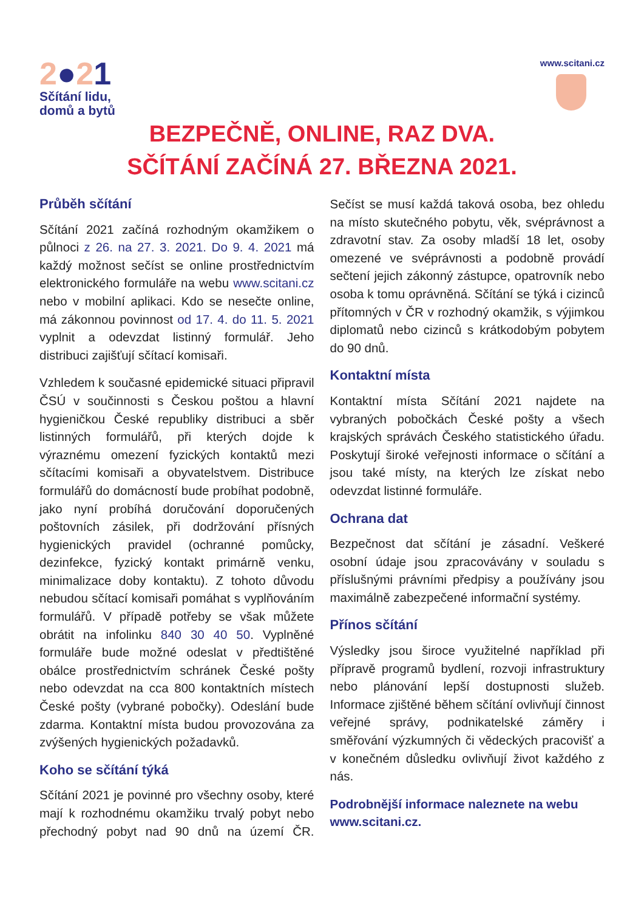2●21
Sčítání lidu,
domů a bytů
www.scitani.cz
BEZPEČNĚ, ONLINE, RAZ DVA.
SČÍTÁNÍ ZAČÍNÁ 27. BŘEZNA 2021.
Průběh sčítání
Sčítání 2021 začíná rozhodným okamžikem o půlnoci z 26. na 27. 3. 2021. Do 9. 4. 2021 má každý možnost sečíst se online prostřednictvím elektronického formuláře na webu www.scitani.cz nebo v mobilní aplikaci. Kdo se nesečte online, má zákonnou povinnost od 17. 4. do 11. 5. 2021 vyplnit a odevzdat listinný formulář. Jeho distribuci zajišťují sčítací komisaři.
Vzhledem k současné epidemické situaci připravil ČSÚ v součinnosti s Českou poštou a hlavní hygieničkou České republiky distribuci a sběr listinných formulářů, při kterých dojde k výraznému omezení fyzických kontaktů mezi sčítacími komisaři a obyvatelstvem. Distribuce formulářů do domácností bude probíhat podobně, jako nyní probíhá doručování doporučených poštovních zásilek, při dodržování přísných hygienických pravidel (ochranné pomůcky, dezinfekce, fyzický kontakt primárně venku, minimalizace doby kontaktu). Z tohoto důvodu nebudou sčítací komisaři pomáhat s vyplňováním formulářů. V případě potřeby se však můžete obrátit na infolinku 840 30 40 50. Vyplněné formuláře bude možné odeslat v předtištěné obálce prostřednictvím schránek České pošty nebo odevzdat na cca 800 kontaktních místech České pošty (vybrané pobočky). Odeslání bude zdarma. Kontaktní místa budou provozována za zvýšených hygienických požadavků.
Koho se sčítání týká
Sčítání 2021 je povinné pro všechny osoby, které mají k rozhodnému okamžiku trvalý pobyt nebo přechodný pobyt nad 90 dnů na území ČR. Sečíst se musí každá taková osoba, bez ohledu na místo skutečného pobytu, věk, svéprávnost a zdravotní stav. Za osoby mladší 18 let, osoby omezené ve svéprávnosti a podobně provádí sečtení jejich zákonný zástupce, opatrovník nebo osoba k tomu oprávněná. Sčítání se týká i cizinců přítomných v ČR v rozhodný okamžik, s výjimkou diplomatů nebo cizinců s krátkodobým pobytem do 90 dnů.
Kontaktní místa
Kontaktní místa Sčítání 2021 najdete na vybraných pobočkách České pošty a všech krajských správách Českého statistického úřadu. Poskytují široké veřejnosti informace o sčítání a jsou také místy, na kterých lze získat nebo odevzdat listinné formuláře.
Ochrana dat
Bezpečnost dat sčítání je zásadní. Veškeré osobní údaje jsou zpracovávány v souladu s příslušnými právními předpisy a používány jsou maximálně zabezpečené informační systémy.
Přínos sčítání
Výsledky jsou široce využitelné například při přípravě programů bydlení, rozvoji infrastruktury nebo plánování lepší dostupnosti služeb. Informace zjištěné během sčítání ovlivňují činnost veřejné správy, podnikatelské záměry i směřování výzkumných či vědeckých pracovišť a v konečném důsledku ovlivňují život každého z nás.
Podrobnější informace naleznete na webu www.scitani.cz.